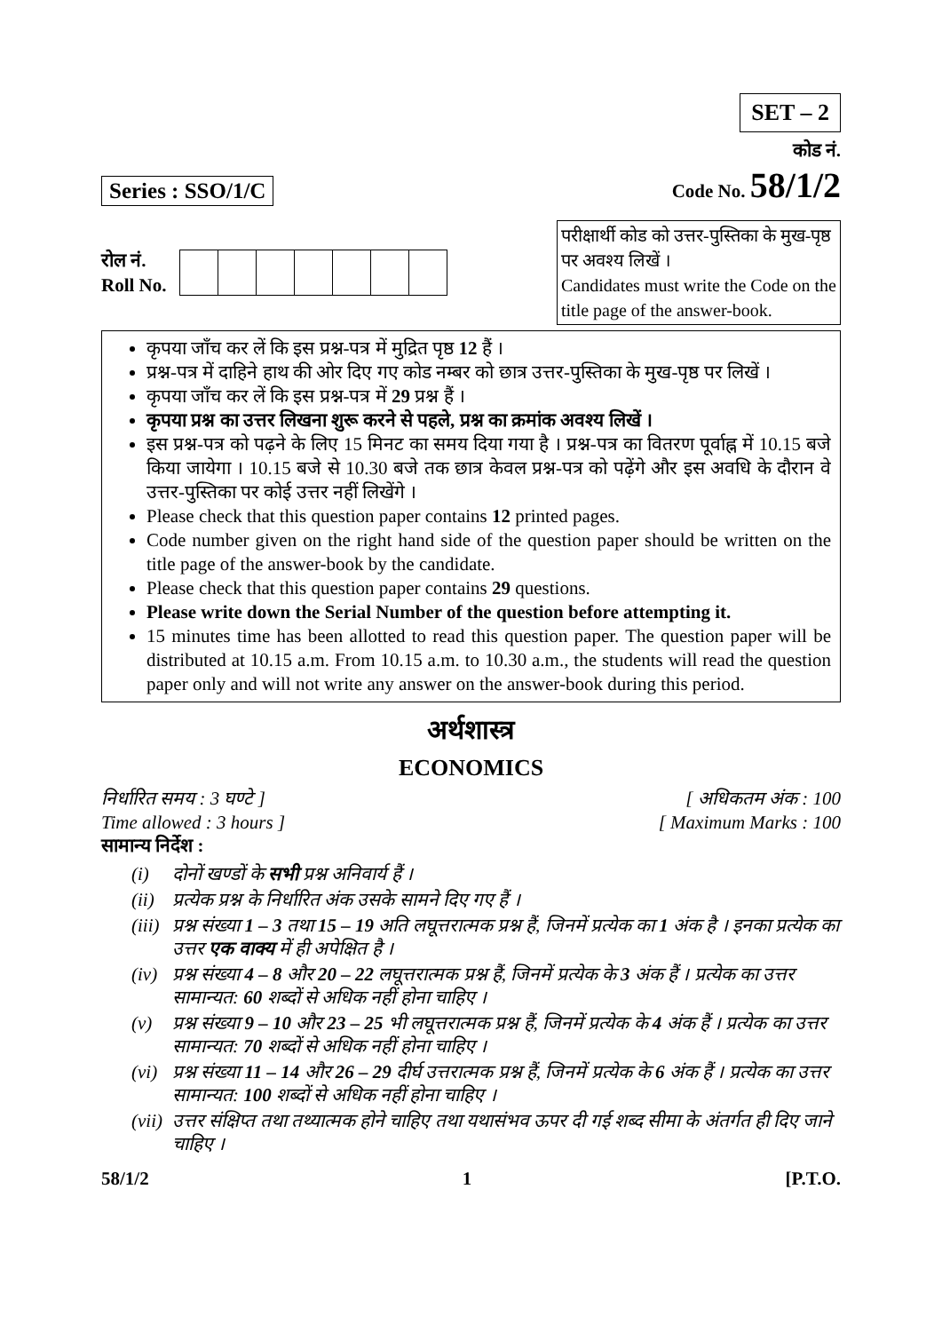SET – 2
Series : SSO/1/C
कोड नं.
Code No. 58/1/2
रोल नं.
Roll No.
परीक्षार्थी कोड को उत्तर-पुस्तिका के मुख-पृष्ठ पर अवश्य लिखें ।
Candidates must write the Code on the title page of the answer-book.
कृपया जाँच कर लें कि इस प्रश्न-पत्र में मुद्रित पृष्ठ 12 हैं ।
प्रश्न-पत्र में दाहिने हाथ की ओर दिए गए कोड नम्बर को छात्र उत्तर-पुस्तिका के मुख-पृष्ठ पर लिखें ।
कृपया जाँच कर लें कि इस प्रश्न-पत्र में 29 प्रश्न हैं ।
कृपया प्रश्न का उत्तर लिखना शुरू करने से पहले, प्रश्न का क्रमांक अवश्य लिखें ।
इस प्रश्न-पत्र को पढ़ने के लिए 15 मिनट का समय दिया गया है । प्रश्न-पत्र का वितरण पूर्वाह्न में 10.15 बजे किया जायेगा । 10.15 बजे से 10.30 बजे तक छात्र केवल प्रश्न-पत्र को पढ़ेंगे और इस अवधि के दौरान वे उत्तर-पुस्तिका पर कोई उत्तर नहीं लिखेंगे ।
Please check that this question paper contains 12 printed pages.
Code number given on the right hand side of the question paper should be written on the title page of the answer-book by the candidate.
Please check that this question paper contains 29 questions.
Please write down the Serial Number of the question before attempting it.
15 minutes time has been allotted to read this question paper. The question paper will be distributed at 10.15 a.m. From 10.15 a.m. to 10.30 a.m., the students will read the question paper only and will not write any answer on the answer-book during this period.
अर्थशास्त्र
ECONOMICS
निर्धारित समय : 3 घण्टे ]
Time allowed : 3 hours ]
[ अधिकतम अंक : 100
[ Maximum Marks : 100
सामान्य निर्देश :
(i) दोनों खण्डों के सभी प्रश्न अनिवार्य हैं ।
(ii)
प्रत्येक प्रश्न के निर्धारित अंक उसके सामने दिए गए हैं ।
(iii)
प्रश्न संख्या 1 – 3 तथा 15 – 19 अति लघूत्तरात्मक प्रश्न हैं, जिनमें प्रत्येक का 1 अंक है । इनका प्रत्येक का उत्तर एक वाक्य में ही अपेक्षित है ।
(iv)
प्रश्न संख्या 4 – 8 और 20 – 22 लघूत्तरात्मक प्रश्न हैं, जिनमें प्रत्येक के 3 अंक हैं । प्रत्येक का उत्तर सामान्यत: 60 शब्दों से अधिक नहीं होना चाहिए ।
(v) प्रश्न संख्या 9 – 10 और 23 – 25 भी लघूत्तरात्मक प्रश्न हैं, जिनमें प्रत्येक के 4 अंक हैं । प्रत्येक का उत्तर सामान्यत: 70 शब्दों से अधिक नहीं होना चाहिए ।
(vi)
प्रश्न संख्या 11 – 14 और 26 – 29 दीर्घ उत्तरात्मक प्रश्न हैं, जिनमें प्रत्येक के 6 अंक हैं । प्रत्येक का उत्तर सामान्यत: 100 शब्दों से अधिक नहीं होना चाहिए ।
(vii)
उत्तर संक्षिप्त तथा तथ्यात्मक होने चाहिए तथा यथासंभव ऊपर दी गई शब्द सीमा के अंतर्गत ही दिए जाने चाहिए ।
58/1/2 1 [P.T.O.